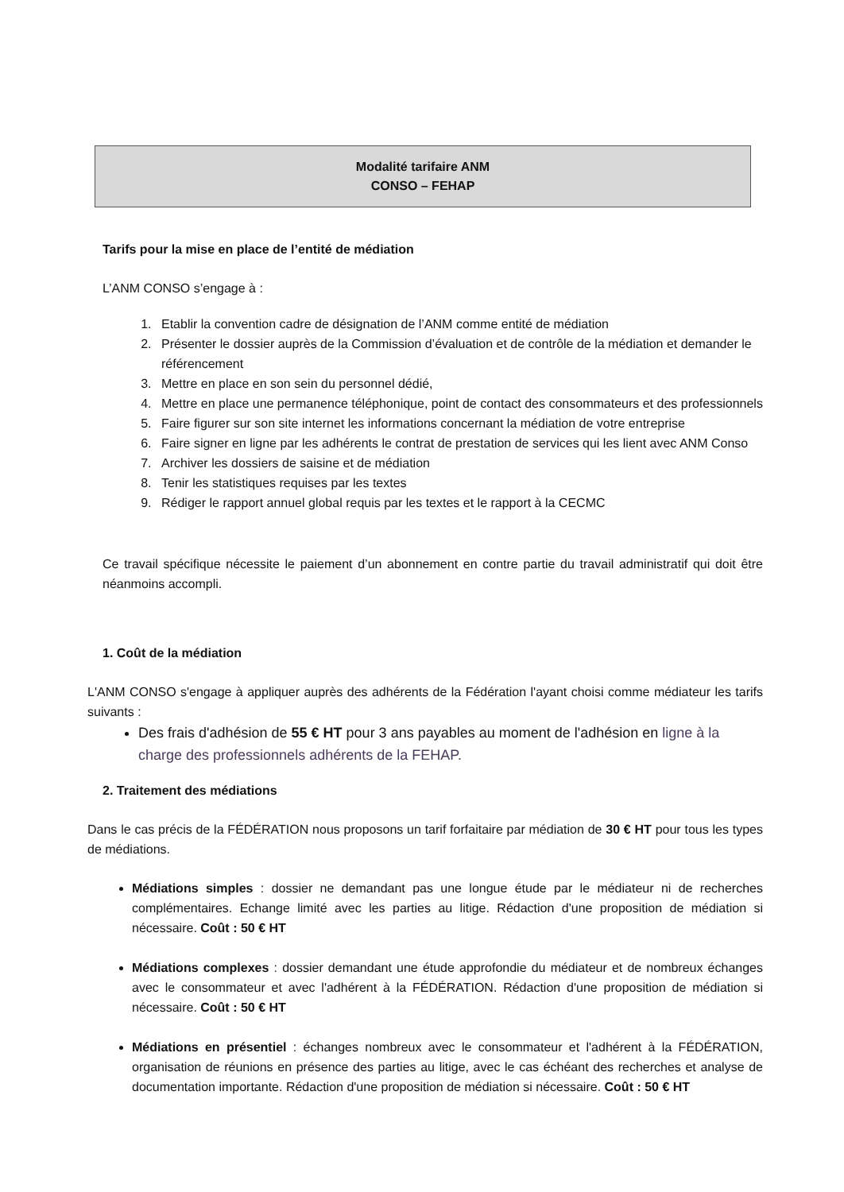Modalité tarifaire ANM
CONSO – FEHAP
Tarifs pour la mise en place de l’entité de médiation
L’ANM CONSO s’engage à :
1. Etablir la convention cadre de désignation de l’ANM comme entité de médiation
2. Présenter le dossier auprès de la Commission d’évaluation et de contrôle de la médiation et demander le référencement
3. Mettre en place en son sein du personnel dédié,
4. Mettre en place une permanence téléphonique, point de contact des consommateurs et des professionnels
5. Faire figurer sur son site internet les informations concernant la médiation de votre entreprise
6. Faire signer en ligne par les adhérents le contrat de prestation de services qui les lient avec ANM Conso
7. Archiver les dossiers de saisine et de médiation
8. Tenir les statistiques requises par les textes
9. Rédiger le rapport annuel global requis par les textes et le rapport à la CECMC
Ce travail spécifique nécessite le paiement d’un abonnement en contre partie du travail administratif qui doit être néanmoins accompli.
1. Coût de la médiation
L'ANM CONSO s'engage à appliquer auprès des adhérents de la Fédération l'ayant choisi comme médiateur les tarifs suivants :
Des frais d'adhésion de 55 € HT pour 3 ans payables au moment de l'adhésion en ligne à la charge des professionnels adhérents de la FEHAP.
2. Traitement des médiations
Dans le cas précis de la FÉDÉRATION nous proposons un tarif forfaitaire par médiation de 30 € HT pour tous les types de médiations.
Médiations simples : dossier ne demandant pas une longue étude par le médiateur ni de recherches complémentaires. Echange limité avec les parties au litige. Rédaction d'une proposition de médiation si nécessaire. Coût : 50 € HT
Médiations complexes : dossier demandant une étude approfondie du médiateur et de nombreux échanges avec le consommateur et avec l'adhérent à la FÉDÉRATION. Rédaction d'une proposition de médiation si nécessaire. Coût : 50 € HT
Médiations en présentiel : échanges nombreux avec le consommateur et l'adhérent à la FÉDÉRATION, organisation de réunions en présence des parties au litige, avec le cas échéant des recherches et analyse de documentation importante. Rédaction d'une proposition de médiation si nécessaire. Coût : 50 € HT